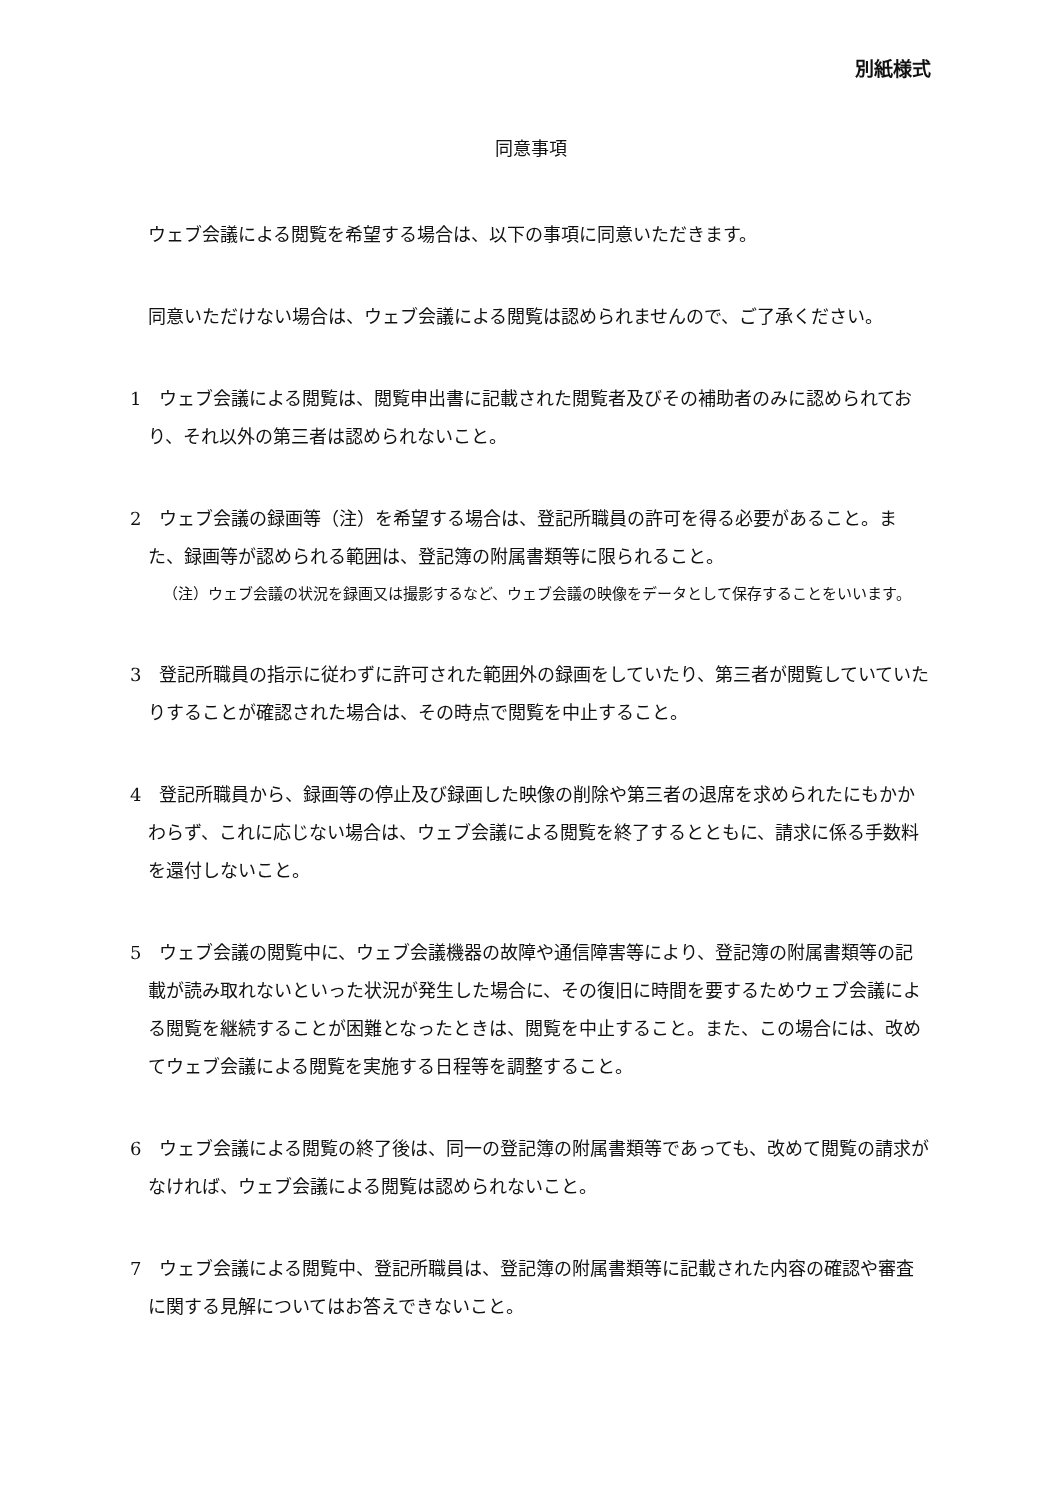別紙様式
同意事項
ウェブ会議による閲覧を希望する場合は、以下の事項に同意いただきます。
同意いただけない場合は、ウェブ会議による閲覧は認められませんので、ご了承ください。
1　ウェブ会議による閲覧は、閲覧申出書に記載された閲覧者及びその補助者のみに認められており、それ以外の第三者は認められないこと。
2　ウェブ会議の録画等（注）を希望する場合は、登記所職員の許可を得る必要があること。また、録画等が認められる範囲は、登記簿の附属書類等に限られること。
（注）ウェブ会議の状況を録画又は撮影するなど、ウェブ会議の映像をデータとして保存することをいいます。
3　登記所職員の指示に従わずに許可された範囲外の録画をしていたり、第三者が閲覧していていたりすることが確認された場合は、その時点で閲覧を中止すること。
4　登記所職員から、録画等の停止及び録画した映像の削除や第三者の退席を求められたにもかかわらず、これに応じない場合は、ウェブ会議による閲覧を終了するとともに、請求に係る手数料を還付しないこと。
5　ウェブ会議の閲覧中に、ウェブ会議機器の故障や通信障害等により、登記簿の附属書類等の記載が読み取れないといった状況が発生した場合に、その復旧に時間を要するためウェブ会議による閲覧を継続することが困難となったときは、閲覧を中止すること。また、この場合には、改めてウェブ会議による閲覧を実施する日程等を調整すること。
6　ウェブ会議による閲覧の終了後は、同一の登記簿の附属書類等であっても、改めて閲覧の請求がなければ、ウェブ会議による閲覧は認められないこと。
7　ウェブ会議による閲覧中、登記所職員は、登記簿の附属書類等に記載された内容の確認や審査に関する見解についてはお答えできないこと。